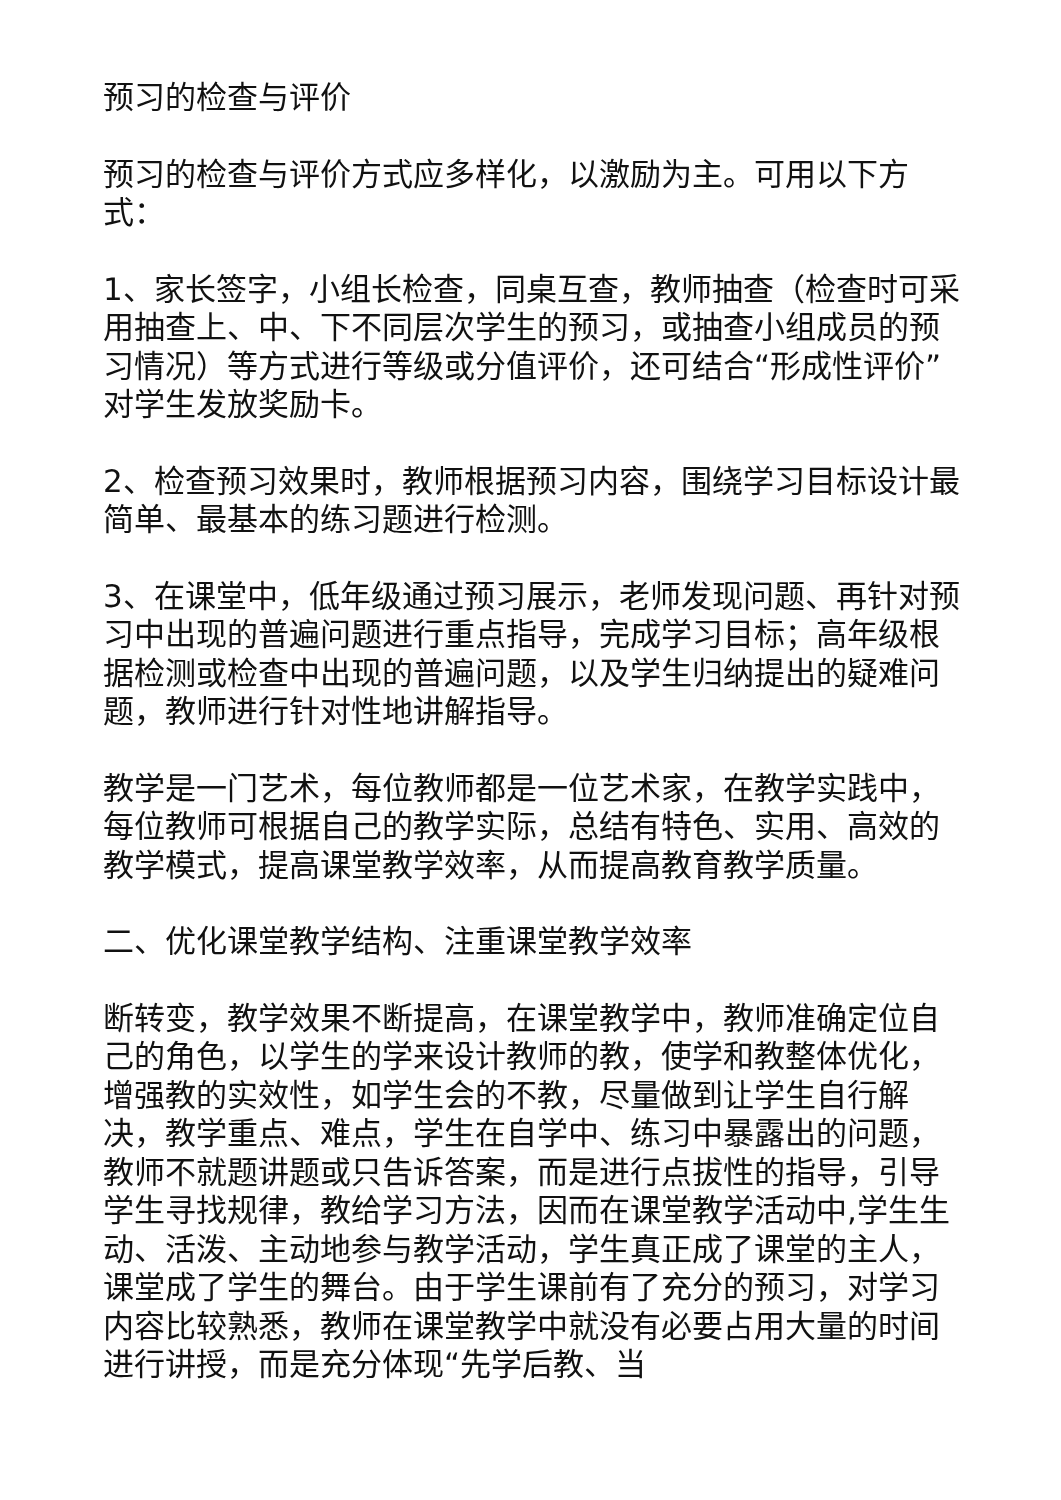预习的检查与评价
预习的检查与评价方式应多样化，以激励为主。可用以下方式：
1、家长签字，小组长检查，同桌互查，教师抽查（检查时可采用抽查上、中、下不同层次学生的预习，或抽查小组成员的预习情况）等方式进行等级或分值评价，还可结合“形成性评价”对学生发放奖励卡。
2、检查预习效果时，教师根据预习内容，围绕学习目标设计最简单、最基本的练习题进行检测。
3、在课堂中，低年级通过预习展示，老师发现问题、再针对预习中出现的普遍问题进行重点指导，完成学习目标；高年级根据检测或检查中出现的普遍问题，以及学生归纳提出的疑难问题，教师进行针对性地讲解指导。
教学是一门艺术，每位教师都是一位艺术家，在教学实践中，每位教师可根据自己的教学实际，总结有特色、实用、高效的教学模式，提高课堂教学效率，从而提高教育教学质量。
二、优化课堂教学结构、注重课堂教学效率
断转变，教学效果不断提高，在课堂教学中，教师准确定位自己的角色，以学生的学来设计教师的教，使学和教整体优化，增强教的实效性，如学生会的不教，尽量做到让学生自行解决，教学重点、难点，学生在自学中、练习中暴露出的问题，教师不就题讲题或只告诉答案，而是进行点拔性的指导，引导学生寻找规律，教给学习方法，因而在课堂教学活动中,学生生动、活泼、主动地参与教学活动，学生真正成了课堂的主人，课堂成了学生的舞台。由于学生课前有了充分的预习，对学习内容比较熟悉，教师在课堂教学中就没有必要占用大量的时间进行讲授，而是充分体现“先学后教、当